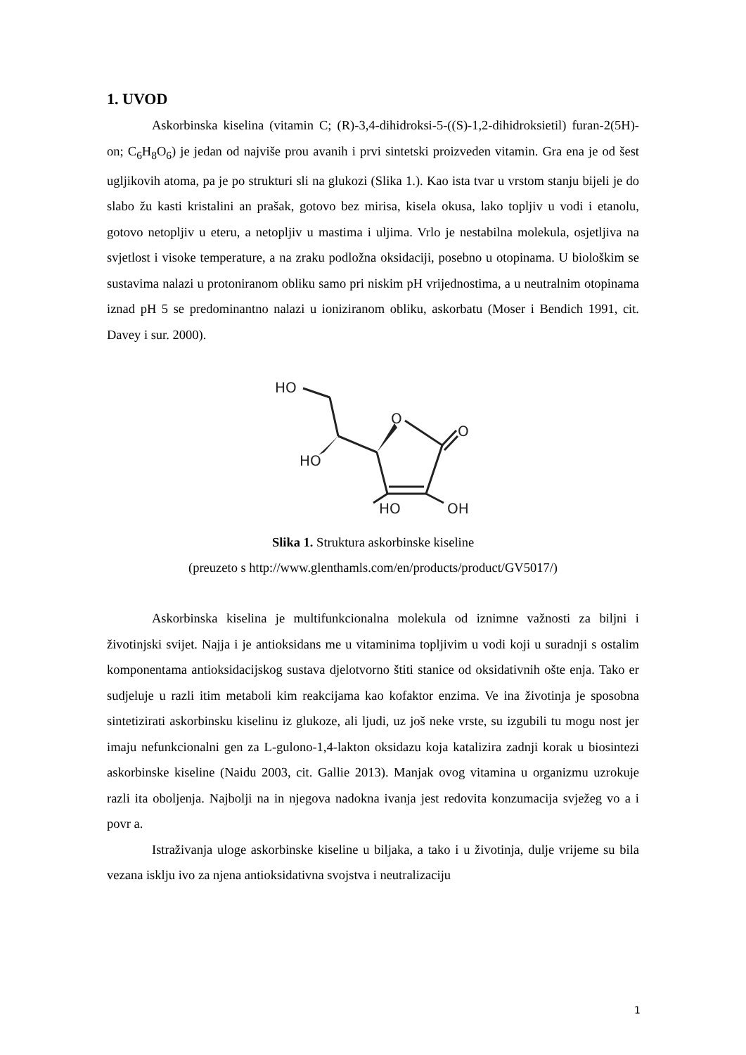1. UVOD
Askorbinska kiselina (vitamin C; (R)-3,4-dihidroksi-5-((S)-1,2-dihidroksietil) furan-2(5H)-on; C<sub>6</sub>H<sub>8</sub>O<sub>6</sub>) je jedan od najviše prou avanih i prvi sintetski proizveden vitamin. Gra ena je od šest ugljikovih atoma, pa je po strukturi sli na glukozi (Slika 1.). Kao ista tvar u vrstom stanju bijeli je do slabo žu kasti kristalini an prašak, gotovo bez mirisa, kisela okusa, lako topljiv u vodi i etanolu, gotovo netopljiv u eteru, a netopljiv u mastima i uljima. Vrlo je nestabilna molekula, osjetljiva na svjetlost i visoke temperature, a na zraku podložna oksidaciji, posebno u otopinama. U biološkim se sustavima nalazi u protoniranom obliku samo pri niskim pH vrijednostima, a u neutralnim otopinama iznad pH 5 se predominantno nalazi u ioniziranom obliku, askorbatu (Moser i Bendich 1991, cit. Davey i sur. 2000).
HO
HO
O
O
HO
OH
Slika 1. Struktura askorbinske kiseline
(preuzeto s http://www.glenthamls.com/en/products/product/GV5017/)
Askorbinska kiselina je multifunkcionalna molekula od iznimne važnosti za biljni i životinjski svijet. Najja i je antioksidans me u vitaminima topljivim u vodi koji u suradnji s ostalim komponentama antioksidacijskog sustava djelotvorno štiti stanice od oksidativnih ošte enja. Tako er sudjeluje u razli itim metaboli kim reakcijama kao kofaktor enzima. Ve ina životinja je sposobna sintetizirati askorbinsku kiselinu iz glukoze, ali ljudi, uz još neke vrste, su izgubili tu mogu nost jer imaju nefunkcionalni gen za L-gulono-1,4-lakton oksidazu koja katalizira zadnji korak u biosintezi askorbinske kiseline (Naidu 2003, cit. Gallie 2013). Manjak ovog vitamina u organizmu uzrokuje razli ita oboljenja. Najbolji na in njegova nadokna ivanja jest redovita konzumacija svježeg vo a i povr a.
Istraživanja uloge askorbinske kiseline u biljaka, a tako i u životinja, dulje vrijeme su bila vezana isklju ivo za njena antioksidativna svojstva i neutralizaciju
1